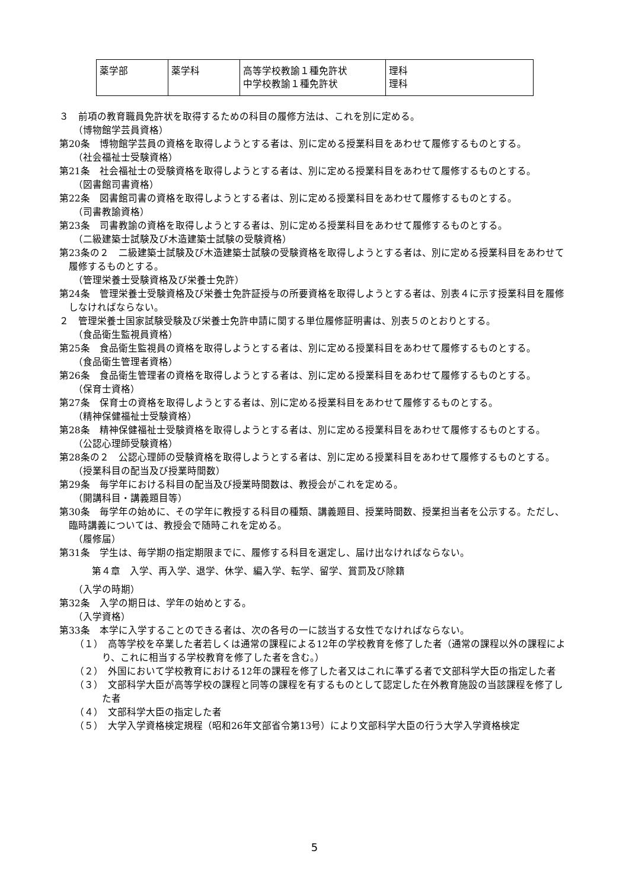| 薬学部 | 薬学科 | 高等学校教諭１種免許状 中学校教諭１種免許状 | 理科 理科 |
３　前項の教育職員免許状を取得するための科目の履修方法は、これを別に定める。
（博物館学芸員資格）
第20条　博物館学芸員の資格を取得しようとする者は、別に定める授業科目をあわせて履修するものとする。
（社会福祉士受験資格）
第21条　社会福祉士の受験資格を取得しようとする者は、別に定める授業科目をあわせて履修するものとする。
（図書館司書資格）
第22条　図書館司書の資格を取得しようとする者は、別に定める授業科目をあわせて履修するものとする。
（司書教諭資格）
第23条　司書教諭の資格を取得しようとする者は、別に定める授業科目をあわせて履修するものとする。
（二級建築士試験及び木造建築士試験の受験資格）
第23条の２　二級建築士試験及び木造建築士試験の受験資格を取得しようとする者は、別に定める授業科目をあわせて履修するものとする。
（管理栄養士受験資格及び栄養士免許）
第24条　管理栄養士受験資格及び栄養士免許証授与の所要資格を取得しようとする者は、別表４に示す授業科目を履修しなければならない。
２　管理栄養士国家試験受験及び栄養士免許申請に関する単位履修証明書は、別表５のとおりとする。
（食品衛生監視員資格）
第25条　食品衛生監視員の資格を取得しようとする者は、別に定める授業科目をあわせて履修するものとする。
（食品衛生管理者資格）
第26条　食品衛生管理者の資格を取得しようとする者は、別に定める授業科目をあわせて履修するものとする。
（保育士資格）
第27条　保育士の資格を取得しようとする者は、別に定める授業科目をあわせて履修するものとする。
（精神保健福祉士受験資格）
第28条　精神保健福祉士受験資格を取得しようとする者は、別に定める授業科目をあわせて履修するものとする。
（公認心理師受験資格）
第28条の２　公認心理師の受験資格を取得しようとする者は、別に定める授業科目をあわせて履修するものとする。
（授業科目の配当及び授業時間数）
第29条　毎学年における科目の配当及び授業時間数は、教授会がこれを定める。
（開講科目・講義題目等）
第30条　毎学年の始めに、その学年に教授する科目の種類、講義題目、授業時間数、授業担当者を公示する。ただし、臨時講義については、教授会で随時これを定める。
（履修届）
第31条　学生は、毎学期の指定期限までに、履修する科目を選定し、届け出なければならない。
第４章　入学、再入学、退学、休学、編入学、転学、留学、賞罰及び除籍
（入学の時期）
第32条　入学の期日は、学年の始めとする。
（入学資格）
第33条　本学に入学することのできる者は、次の各号の一に該当する女性でなければならない。
（１）　高等学校を卒業した者若しくは通常の課程による12年の学校教育を修了した者（通常の課程以外の課程により、これに相当する学校教育を修了した者を含む。）
（２）　外国において学校教育における12年の課程を修了した者又はこれに準ずる者で文部科学大臣の指定した者
（３）　文部科学大臣が高等学校の課程と同等の課程を有するものとして認定した在外教育施設の当該課程を修了した者
（４）　文部科学大臣の指定した者
（５）　大学入学資格検定規程（昭和26年文部省令第13号）により文部科学大臣の行う大学入学資格検定
5